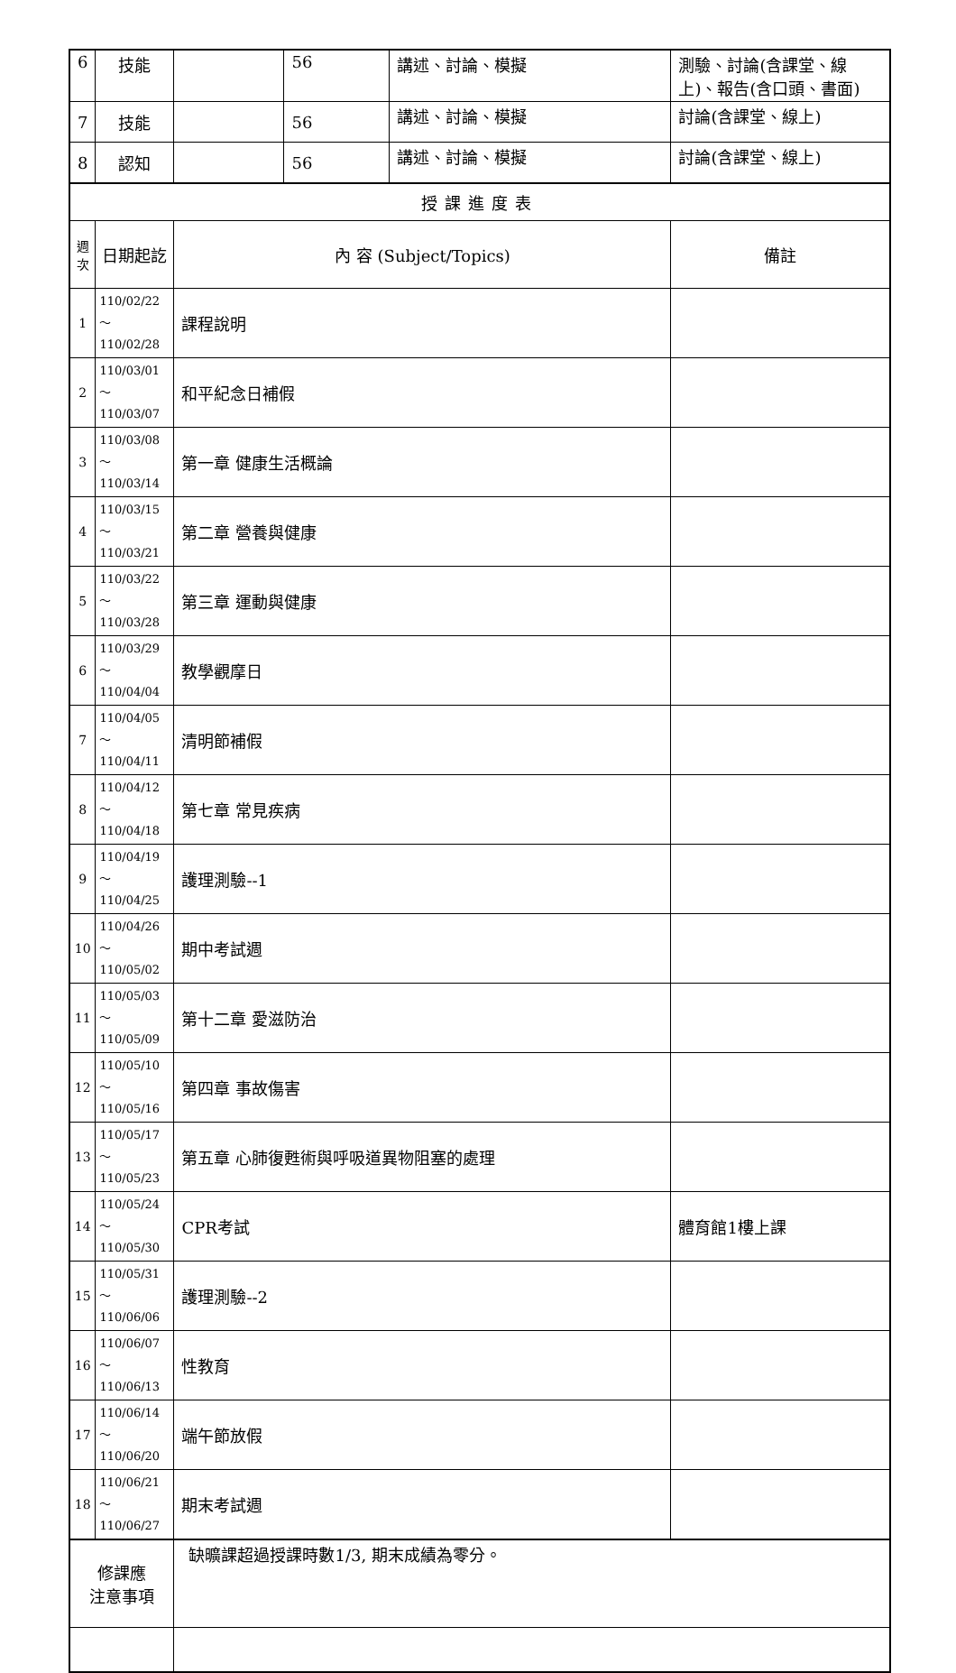| 6 | 技能 | | 56 | 講述、討論、模擬 | 測驗、討論(含課堂、線上)、報告(含口頭、書面) |
| 7 | 技能 | | 56 | 講述、討論、模擬 | 討論(含課堂、線上) |
| 8 | 認知 | | 56 | 講述、討論、模擬 | 討論(含課堂、線上) |
| 授課進度表 | | | | | |
| 週 次 | 日期起訖 | 內 容 (Subject/Topics) | | | 備註 |
| 1 | 110/02/22～ 110/02/28 | 課程說明 | | | |
| 2 | 110/03/01～ 110/03/07 | 和平紀念日補假 | | | |
| 3 | 110/03/08～ 110/03/14 | 第一章 健康生活概論 | | | |
| 4 | 110/03/15～ 110/03/21 | 第二章 營養與健康 | | | |
| 5 | 110/03/22～ 110/03/28 | 第三章 運動與健康 | | | |
| 6 | 110/03/29～ 110/04/04 | 教學觀摩日 | | | |
| 7 | 110/04/05～ 110/04/11 | 清明節補假 | | | |
| 8 | 110/04/12～ 110/04/18 | 第七章 常見疾病 | | | |
| 9 | 110/04/19～ 110/04/25 | 護理測驗--1 | | | |
| 10 | 110/04/26～ 110/05/02 | 期中考試週 | | | |
| 11 | 110/05/03～ 110/05/09 | 第十二章 愛滋防治 | | | |
| 12 | 110/05/10～ 110/05/16 | 第四章 事故傷害 | | | |
| 13 | 110/05/17～ 110/05/23 | 第五章 心肺復甦術與呼吸道異物阻塞的處理 | | | |
| 14 | 110/05/24～ 110/05/30 | CPR考試 | | | 體育館1樓上課 |
| 15 | 110/05/31～ 110/06/06 | 護理測驗--2 | | | |
| 16 | 110/06/07～ 110/06/13 | 性教育 | | | |
| 17 | 110/06/14～ 110/06/20 | 端午節放假 | | | |
| 18 | 110/06/21～ 110/06/27 | 期末考試週 | | | |
| 修課應 注意事項 | | 缺曠課超過授課時數1/3, 期末成績為零分。 | | | |